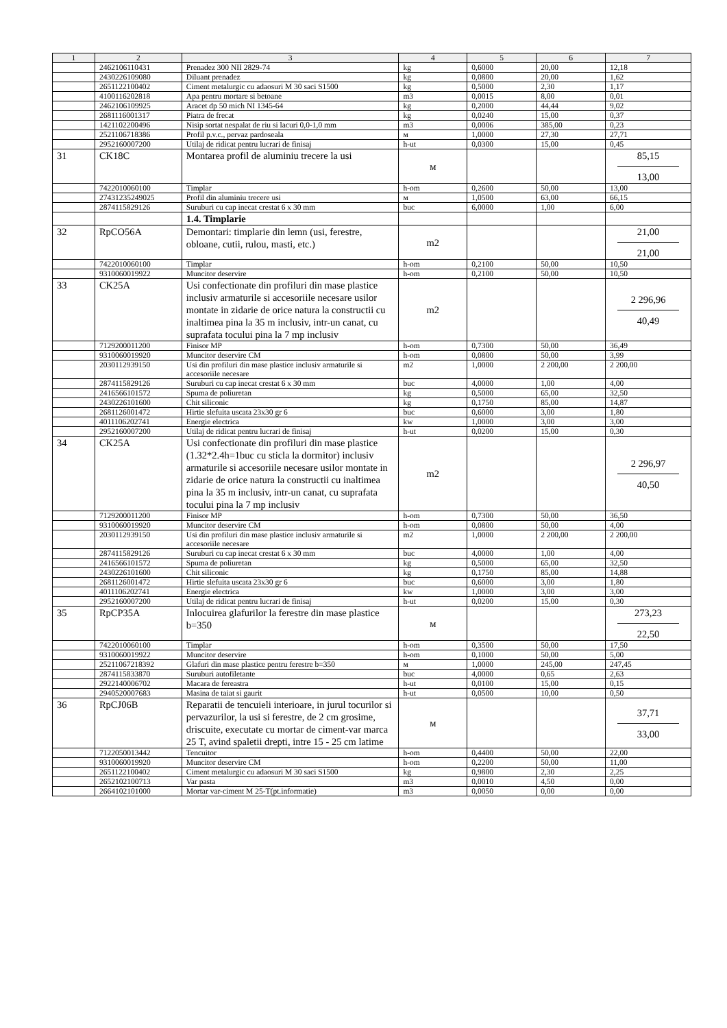| 1 | 2 | 3 | 4 | 5 | 6 | 7 |
| --- | --- | --- | --- | --- | --- | --- |
| | 2462106110431 | Prenadez 300 NII 2829-74 | kg | 0,6000 | 20,00 | 12,18 |
| | 2430226109080 | Diluant prenadez | kg | 0,0800 | 20,00 | 1,62 |
| | 2651122100402 | Ciment metalurgic cu adaosuri M 30 saci S1500 | kg | 0,5000 | 2,30 | 1,17 |
| | 4100116202818 | Apa pentru mortare si betoane | m3 | 0,0015 | 8,00 | 0,01 |
| | 2462106109925 | Aracet dp 50 mich NI 1345-64 | kg | 0,2000 | 44,44 | 9,02 |
| | 2681116001317 | Piatra de frecat | kg | 0,0240 | 15,00 | 0,37 |
| | 1421102200496 | Nisip sortat nespalat de riu si lacuri 0,0-1,0 mm | m3 | 0,0006 | 385,00 | 0,23 |
| | 2521106718386 | Profil p.v.c., pervaz pardoseala | м | 1,0000 | 27,30 | 27,71 |
| | 2952160007200 | Utilaj de ridicat pentru lucrari de finisaj | h-ut | 0,0300 | 15,00 | 0,45 |
| 31 | CK18C | Montarea profil de aluminiu trecere la usi | м | | | 85,15 13,00 |
| | 7422010060100 | Timplar | h-om | 0,2600 | 50,00 | 13,00 |
| | 27431235249025 | Profil din aluminiu trecere usi | м | 1,0500 | 63,00 | 66,15 |
| | 2874115829126 | Suruburi cu cap inecat crestat 6 x 30 mm | buc | 6,0000 | 1,00 | 6,00 |
| | | 1.4. Timplarie | | | | |
| 32 | RpCO56A | Demontari: timplarie din lemn (usi, ferestre, obloane, cutii, rulou, masti, etc.) | m2 | | | 21,00 21,00 |
| | 7422010060100 | Timplar | h-om | 0,2100 | 50,00 | 10,50 |
| | 9310060019922 | Muncitor deservire | h-om | 0,2100 | 50,00 | 10,50 |
| 33 | CK25A | Usi confectionate din profiluri din mase plastice inclusiv armaturile si accesoriile necesare usilor montate in zidarie de orice natura la constructii cu inaltimea pina la 35 m inclusiv, intr-un canat, cu suprafata tocului pina la 7 mp inclusiv | m2 | | | 2 296,96 40,49 |
| | 7129200011200 | Finisor MP | h-om | 0,7300 | 50,00 | 36,49 |
| | 9310060019920 | Muncitor deservire CM | h-om | 0,0800 | 50,00 | 3,99 |
| | 2030112939150 | Usi din profiluri din mase plastice inclusiv armaturile si accesoriile necesare | m2 | 1,0000 | 2 200,00 | 2 200,00 |
| | 2874115829126 | Suruburi cu cap inecat crestat 6 x 30 mm | buc | 4,0000 | 1,00 | 4,00 |
| | 2416566101572 | Spuma de poliuretan | kg | 0,5000 | 65,00 | 32,50 |
| | 2430226101600 | Chit siliconic | kg | 0,1750 | 85,00 | 14,87 |
| | 2681126001472 | Hirtie slefuita uscata 23x30 gr 6 | buc | 0,6000 | 3,00 | 1,80 |
| | 4011106202741 | Energie electrica | kw | 1,0000 | 3,00 | 3,00 |
| | 2952160007200 | Utilaj de ridicat pentru lucrari de finisaj | h-ut | 0,0200 | 15,00 | 0,30 |
| 34 | CK25A | Usi confectionate din profiluri din mase plastice (1.32*2.4h=1buc cu sticla la dormitor) inclusiv armaturile si accesoriile necesare usilor montate in zidarie de orice natura la constructii cu inaltimea pina la 35 m inclusiv, intr-un canat, cu suprafata tocului pina la 7 mp inclusiv | m2 | | | 2 296,97 40,50 |
| | 7129200011200 | Finisor MP | h-om | 0,7300 | 50,00 | 36,50 |
| | 9310060019920 | Muncitor deservire CM | h-om | 0,0800 | 50,00 | 4,00 |
| | 2030112939150 | Usi din profiluri din mase plastice inclusiv armaturile si accesoriile necesare | m2 | 1,0000 | 2 200,00 | 2 200,00 |
| | 2874115829126 | Suruburi cu cap inecat crestat 6 x 30 mm | buc | 4,0000 | 1,00 | 4,00 |
| | 2416566101572 | Spuma de poliuretan | kg | 0,5000 | 65,00 | 32,50 |
| | 2430226101600 | Chit siliconic | kg | 0,1750 | 85,00 | 14,88 |
| | 2681126001472 | Hirtie slefuita uscata 23x30 gr 6 | buc | 0,6000 | 3,00 | 1,80 |
| | 4011106202741 | Energie electrica | kw | 1,0000 | 3,00 | 3,00 |
| | 2952160007200 | Utilaj de ridicat pentru lucrari de finisaj | h-ut | 0,0200 | 15,00 | 0,30 |
| 35 | RpCP35A | Inlocuirea glafurilor la ferestre din mase plastice b=350 | м | | | 273,23 22,50 |
| | 7422010060100 | Timplar | h-om | 0,3500 | 50,00 | 17,50 |
| | 9310060019922 | Muncitor deservire | h-om | 0,1000 | 50,00 | 5,00 |
| | 25211067218392 | Glafuri din mase plastice pentru ferestre b=350 | м | 1,0000 | 245,00 | 247,45 |
| | 2874115833870 | Suruburi autofiletante | buc | 4,0000 | 0,65 | 2,63 |
| | 2922140006702 | Macara de fereastra | h-ut | 0,0100 | 15,00 | 0,15 |
| | 2940520007683 | Masina de taiat si gaurit | h-ut | 0,0500 | 10,00 | 0,50 |
| 36 | RpCJ06B | Reparatii de tencuieli interioare, in jurul tocurilor si pervazurilor, la usi si ferestre, de 2 cm grosime, driscuite, executate cu mortar de ciment-var marca 25 T, avind spaletii drepti, intre 15 - 25 cm latime | м | | | 37,71 33,00 |
| | 7122050013442 | Tencuitor | h-om | 0,4400 | 50,00 | 22,00 |
| | 9310060019920 | Muncitor deservire CM | h-om | 0,2200 | 50,00 | 11,00 |
| | 2651122100402 | Ciment metalurgic cu adaosuri M 30 saci S1500 | kg | 0,9800 | 2,30 | 2,25 |
| | 2652102100713 | Var pasta | m3 | 0,0010 | 4,50 | 0,00 |
| | 2664102101000 | Mortar var-ciment M 25-T(pt.informatie) | m3 | 0,0050 | 0,00 | 0,00 |